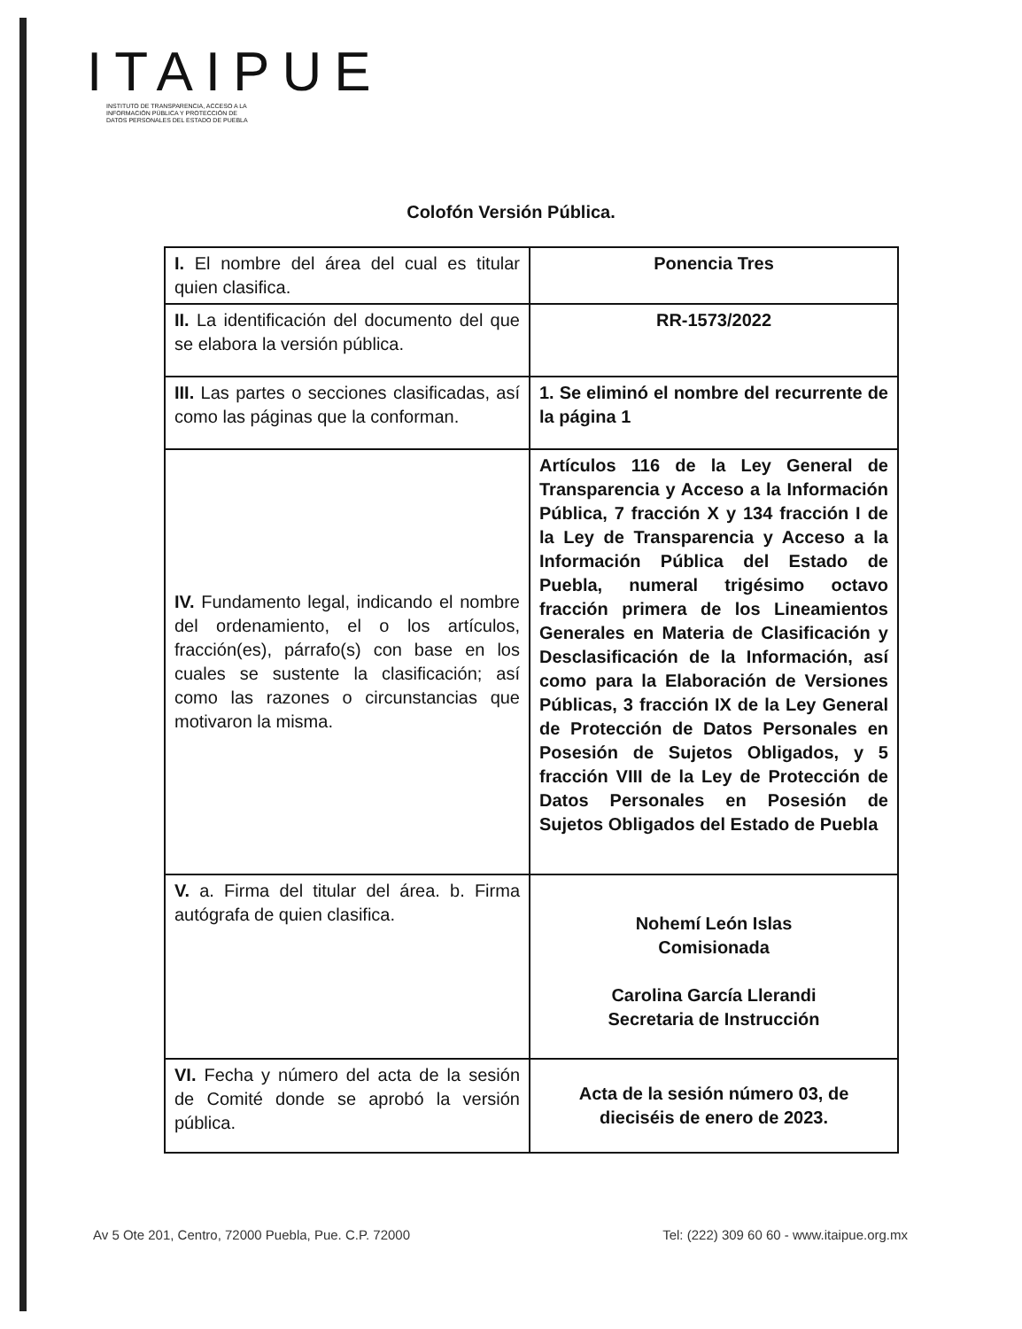ITAIPUE
INSTITUTO DE TRANSPARENCIA, ACCESO A LA
INFORMACIÓN PÚBLICA Y PROTECCIÓN DE
DATOS PERSONALES DEL ESTADO DE PUEBLA
Colofón Versión Pública.
| I. El nombre del área del cual es titular quien clasifica. | Ponencia Tres |
| II. La identificación del documento del que se elabora la versión pública. | RR-1573/2022 |
| III. Las partes o secciones clasificadas, así como las páginas que la conforman. | 1. Se eliminó el nombre del recurrente de la página 1 |
| IV. Fundamento legal, indicando el nombre del ordenamiento, el o los artículos, fracción(es), párrafo(s) con base en los cuales se sustente la clasificación; así como las razones o circunstancias que motivaron la misma. | Artículos 116 de la Ley General de Transparencia y Acceso a la Información Pública, 7 fracción X y 134 fracción I de la Ley de Transparencia y Acceso a la Información Pública del Estado de Puebla, numeral trigésimo octavo fracción primera de los Lineamientos Generales en Materia de Clasificación y Desclasificación de la Información, así como para la Elaboración de Versiones Públicas, 3 fracción IX de la Ley General de Protección de Datos Personales en Posesión de Sujetos Obligados, y 5 fracción VIII de la Ley de Protección de Datos Personales en Posesión de Sujetos Obligados del Estado de Puebla |
| V. a. Firma del titular del área. b. Firma autógrafa de quien clasifica. | Nohemí León Islas Comisionada Carolina García Llerandi Secretaria de Instrucción |
| VI. Fecha y número del acta de la sesión de Comité donde se aprobó la versión pública. | Acta de la sesión número 03, de dieciséis de enero de 2023. |
Av 5 Ote 201, Centro, 72000 Puebla, Pue. C.P. 72000 Tel: (222) 309 60 60 - www.itaipue.org.mx